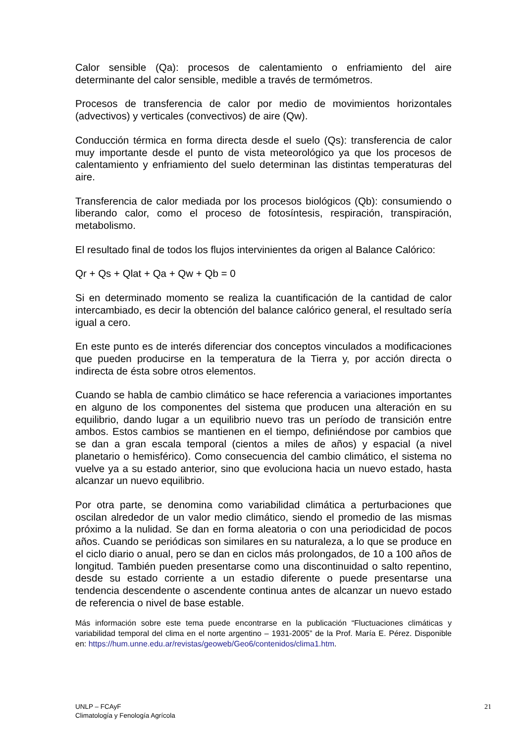Calor sensible (Qa): procesos de calentamiento o enfriamiento del aire determinante del calor sensible, medible a través de termómetros.
Procesos de transferencia de calor por medio de movimientos horizontales (advectivos) y verticales (convectivos) de aire (Qw).
Conducción térmica en forma directa desde el suelo (Qs): transferencia de calor muy importante desde el punto de vista meteorológico ya que los procesos de calentamiento y enfriamiento del suelo determinan las distintas temperaturas del aire.
Transferencia de calor mediada por los procesos biológicos (Qb): consumiendo o liberando calor, como el proceso de fotosíntesis, respiración, transpiración, metabolismo.
El resultado final de todos los flujos intervinientes da origen al Balance Calórico:
Qr + Qs + Qlat + Qa + Qw + Qb = 0
Si en determinado momento se realiza la cuantificación de la cantidad de calor intercambiado, es decir la obtención del balance calórico general, el resultado sería igual a cero.
En este punto es de interés diferenciar dos conceptos vinculados a modificaciones que pueden producirse en la temperatura de la Tierra y, por acción directa o indirecta de ésta sobre otros elementos.
Cuando se habla de cambio climático se hace referencia a variaciones importantes en alguno de los componentes del sistema que producen una alteración en su equilibrio, dando lugar a un equilibrio nuevo tras un período de transición entre ambos. Estos cambios se mantienen en el tiempo, definiéndose por cambios que se dan a gran escala temporal (cientos a miles de años) y espacial (a nivel planetario o hemisférico). Como consecuencia del cambio climático, el sistema no vuelve ya a su estado anterior, sino que evoluciona hacia un nuevo estado, hasta alcanzar un nuevo equilibrio.
Por otra parte, se denomina como variabilidad climática a perturbaciones que oscilan alrededor de un valor medio climático, siendo el promedio de las mismas próximo a la nulidad. Se dan en forma aleatoria o con una periodicidad de pocos años. Cuando se periódicas son similares en su naturaleza, a lo que se produce en el ciclo diario o anual, pero se dan en ciclos más prolongados, de 10 a 100 años de longitud. También pueden presentarse como una discontinuidad o salto repentino, desde su estado corriente a un estadio diferente o puede presentarse una tendencia descendente o ascendente continua antes de alcanzar un nuevo estado de referencia o nivel de base estable.
Más información sobre este tema puede encontrarse en la publicación “Fluctuaciones climáticas y variabilidad temporal del clima en el norte argentino – 1931-2005” de la Prof. María E. Pérez. Disponible en: https://hum.unne.edu.ar/revistas/geoweb/Geo6/contenidos/clima1.htm.
UNLP – FCAyF
Climatología y Fenología Agrícola
21